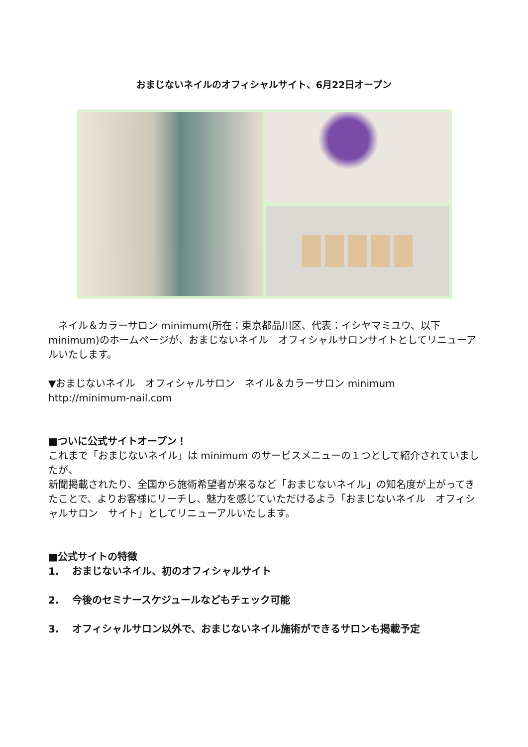おまじないネイルのオフィシャルサイト、6月22日オープン
　ネイル＆カラーサロン minimum(所在：東京都品川区、代表：イシヤマミユウ、以下 minimum)のホームページが、おまじないネイル　オフィシャルサロンサイトとしてリニューアルいたします。
▼おまじないネイル　オフィシャルサロン　ネイル＆カラーサロン minimum
http://minimum-nail.com
■ついに公式サイトオープン！
これまで「おまじないネイル」は minimum のサービスメニューの１つとして紹介されていましたが、
新聞掲載されたり、全国から施術希望者が来るなど「おまじないネイル」の知名度が上がってきたことで、よりお客様にリーチし、魅力を感じていただけるよう「おまじないネイル　オフィシャルサロン　サイト」としてリニューアルいたします。
■公式サイトの特徴
1.　 おまじないネイル、初のオフィシャルサイト
2.　 今後のセミナースケジュールなどもチェック可能
3.　 オフィシャルサロン以外で、おまじないネイル施術ができるサロンも掲載予定